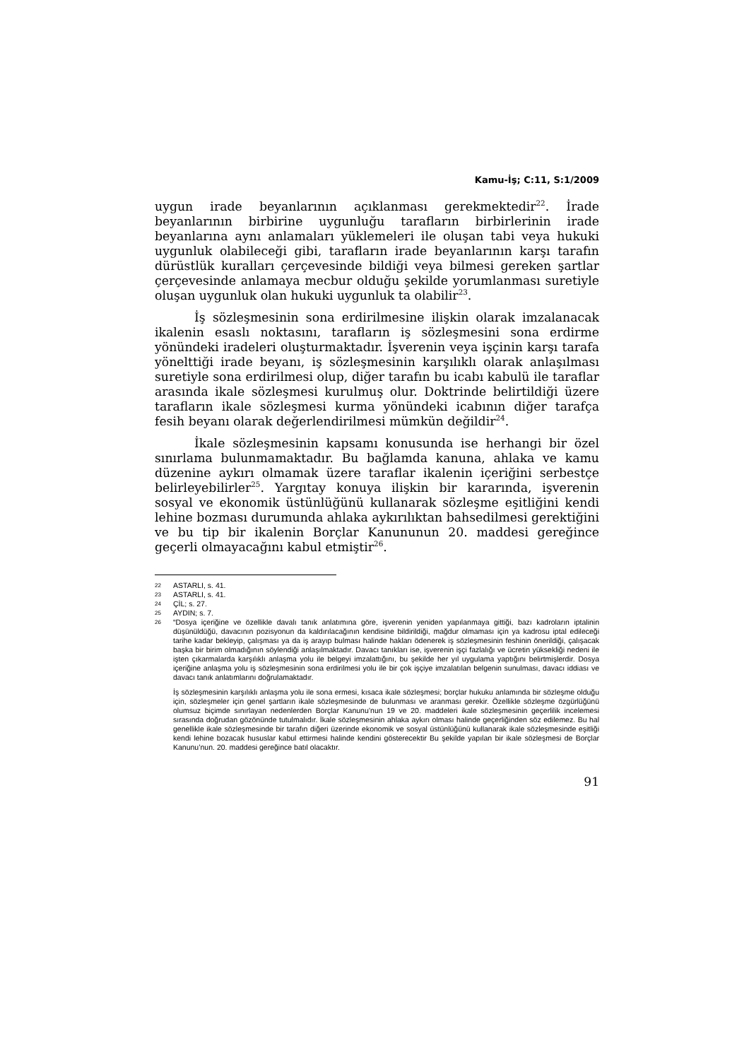Kamu-İş; C:11, S:1/2009
uygun irade beyanlarının açıklanması gerekmektedir<sup>22</sup>. İrade beyanlarının birbirine uygunluğu tarafların birbirlerinin irade beyanlarına aynı anlamaları yüklemeleri ile oluşan tabi veya hukuki uygunluk olabileceği gibi, tarafların irade beyanlarının karşı tarafın dürüstlük kuralları çerçevesinde bildiği veya bilmesi gereken şartlar çerçevesinde anlamaya mecbur olduğu şekilde yorumlanması suretiyle oluşan uygunluk olan hukuki uygunluk ta olabilir<sup>23</sup>.
İş sözleşmesinin sona erdirilmesine ilişkin olarak imzalanacak ikalenin esaslı noktasını, tarafların iş sözleşmesini sona erdirme yönündeki iradeleri oluşturmaktadır. İşverenin veya işçinin karşı tarafa yönelttiği irade beyanı, iş sözleşmesinin karşılıklı olarak anlaşılması suretiyle sona erdirilmesi olup, diğer tarafın bu icabı kabulü ile taraflar arasında ikale sözleşmesi kurulmuş olur. Doktrinde belirtildiği üzere tarafların ikale sözleşmesi kurma yönündeki icabının diğer tarafça fesih beyanı olarak değerlendirilmesi mümkün değildir<sup>24</sup>.
İkale sözleşmesinin kapsamı konusunda ise herhangi bir özel sınırlama bulunmamaktadır. Bu bağlamda kanuna, ahlaka ve kamu düzenine aykırı olmamak üzere taraflar ikalenin içeriğini serbestçe belirleyebilirler<sup>25</sup>. Yargıtay konuya ilişkin bir kararında, işverenin sosyal ve ekonomik üstünlüğünü kullanarak sözleşme eşitliğini kendi lehine bozması durumunda ahlaka aykırılıktan bahsedilmesi gerektiğini ve bu tip bir ikalenin Borçlar Kanununun 20. maddesi gereğince geçerli olmayacağını kabul etmiştir<sup>26</sup>.
22 ASTARLI, s. 41.
23 ASTARLI, s. 41.
24 ÇİL; s. 27.
25 AYDIN; s. 7.
26
“Dosya içeriğine ve özellikle davalı tanık anlatımına göre, işverenin yeniden yapılanmaya gittiği, bazı kadroların iptalinin düşünüldüğü, davacının pozisyonun da kaldırılacağının kendisine bildirildiği, mağdur olmaması için ya kadrosu iptal edileceği tarihe kadar bekleyip, çalışması ya da iş arayıp bulması halinde hakları ödenerek iş sözleşmesinin feshinin önerildiği, çalışacak başka bir birim olmadığının söylendiği anlaşılmaktadır. Davacı tanıkları ise, işverenin işçi fazlalığı ve ücretin yüksekliği nedeni ile işten çıkarmalarda karşılıklı anlaşma yolu ile belgeyi imzalattığını, bu şekilde her yıl uygulama yaptığını belirtmişlerdir. Dosya içeriğine anlaşma yolu iş sözleşmesinin sona erdirilmesi yolu ile bir çok işçiye imzalatılan belgenin sunulması, davacı iddiası ve davacı tanık anlatımlarını doğrulamaktadır.
İş sözleşmesinin karşılıklı anlaşma yolu ile sona ermesi, kısaca ikale sözleşmesi; borçlar hukuku anlamında bir sözleşme olduğu için, sözleşmeler için genel şartların ikale sözleşmesinde de bulunması ve aranması gerekir. Özellikle sözleşme özgürlüğünü olumsuz biçimde sınırlayan nedenlerden Borçlar Kanunu’nun 19 ve 20. maddeleri ikale sözleşmesinin geçerlilik incelemesi sırasında doğrudan gözönünde tutulmalıdır. İkale sözleşmesinin ahlaka aykırı olması halinde geçerliğinden söz edilemez. Bu hal genellikle ikale sözleşmesinde bir tarafın diğeri üzerinde ekonomik ve sosyal üstünlüğünü kullanarak ikale sözleşmesinde eşitliği kendi lehine bozacak hususlar kabul ettirmesi halinde kendini gösterecektir Bu şekilde yapılan bir ikale sözleşmesi de Borçlar Kanunu’nun. 20. maddesi gereğince batıl olacaktır.
91